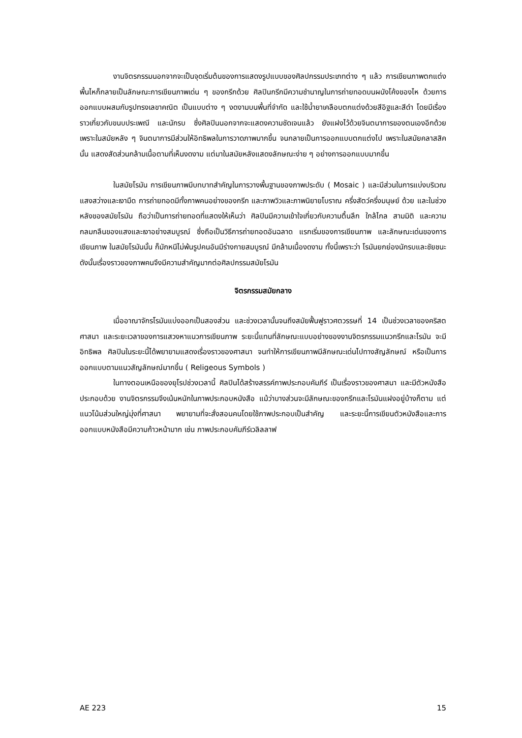งานจิตรกรรมนอกจากจะเป็นจุดเริ่มต้นของการแสดงรูปแบบของศิลปกรรมประเภทต่าง ๆ แล้ว การเขียนภาพตกแต่งพื้นไหก็กลายเป็นลักษณะการเขียนภาพเด่น ๆ ของกรีกด้วย ศิลปินกรีกมีความชำนาญในการถ่ายทอดบนผนังโค้งของไห ด้วยการออกแบบผสมกับรูปทรงเลขาคณิต เป็นแบบต่าง ๆ งดงามบนพื้นที่จำกัด และใช้น้ำยาเคลือบตกแต่งด้วยสีอิฐและสีดำ โดยมีเรื่องราวเกี่ยวกับขนบประเพณี และนักรบ ซึ่งศิลปินนอกจากจะแสดงความชัดเจนแล้ว ยังแฝงไว้ด้วยจินตนาการของตนเองอีกด้วย เพราะในสมัยหลัง ๆ จินตนาการมีส่วนให้อิทธิพลในการวาดภาพมากขึ้น จนกลายเป็นการออกแบบตกแต่งไป เพราะในสมัยคลาสสิคนั้น แสดงสัดส่วนกล้ามเนื้อตามที่เห็นงดงาม แต่มาในสมัยหลังแสดงลักษณะง่าย ๆ อย่างการออกแบบมากขึ้น
ในสมัยโรมัน การเขียนภาพมีบทบาทสำคัญในการวางพื้นฐานของภาพประดับ ( Mosaic ) และมีส่วนในการแบ่งบริเวณแสงสว่างและเงามืด การถ่ายทอดมีทั้งภาพคนอย่างของกรีก และภาพวิวและภาพนิยายโบราณ ครึ่งสัตว์ครึ่งมนุษย์ ด้วย และในช่วงหลังของสมัยโรมัน ถือว่าเป็นการถ่ายทอดที่แสดงให้เห็นว่า ศิลปินมีความเข้าใจเกี่ยวกับความตื้นลึก ใกล้ไกล สามมิติ และความกลมกลืนของแสงและเงาอย่างสมบูรณ์ ซึ่งถือเป็นวิธีการถ่ายทอดอันฉลาด แรกเริ่มของการเขียนภาพ และลักษณะเด่นของการเขียนภาพ ในสมัยโรมันนั้น ก็มักหนีไม่พ้นรูปคนอันมีร่างกายสมบูรณ์ มีกล้ามเนื้องดงาม ทั้งนี้เพราะว่า โรมันยกย่องนักรบและชัยชนะ ดังนั้นเรื่องราวของภาพคนจึงมีความสำคัญมากต่อศิลปกรรมสมัยโรมัน
จิตรกรรมสมัยกลาง
เมื่ออาณาจักรโรมันแบ่งออกเป็นสองส่วน และช่วงเวลานั้นจนถึงสมัยฟื้นฟูราวศตวรรษที่ 14 เป็นช่วงเวลาของคริสตศาสนา และระยะเวลาของการแสวงหาแนวการเขียนภาพ ระยะนี้แทนที่ลักษณะแบบอย่างของงานจิตรกรรมแนวกรีกและโรมัน จะมีอิทธิพล ศิลปินในระยะนี้ได้พยายามแสดงเรื่องราวของศาสนา จนทำให้การเขียนภาพมีลักษณะเด่นไปทางสัญลักษณ์ หรือเป็นการออกแบบตามแนวสัญลักษณ์มากขึ้น ( Religeous Symbols )
ในทางตอนเหนือของยุโรปช่วงเวลานี้ ศิลปินได้สร้างสรรค์ภาพประกอบคัมภีร์ เป็นเรื่องราวของศาสนา และมีตัวหนังสือประกอบด้วย งานจิตรกรรมจึงเน้นหนักในภาพประกอบหนังสือ แม้ว่าบางส่วนจะมีลักษณะของกรีกและโรมันแฝงอยู่บ้างก็ตาม แต่แนวโน้มส่วนใหญ่มุ่งที่ศาสนา พยายามที่จะสั่งสอนคนโดยใช้ภาพประกอบเป็นสำคัญ และระยะนี้การเขียนตัวหนังสือและการออกแบบหนังสือมีความก้าวหน้ามาก เช่น ภาพประกอบคัมภีร์เวลิลลาฟ
AE 223 15